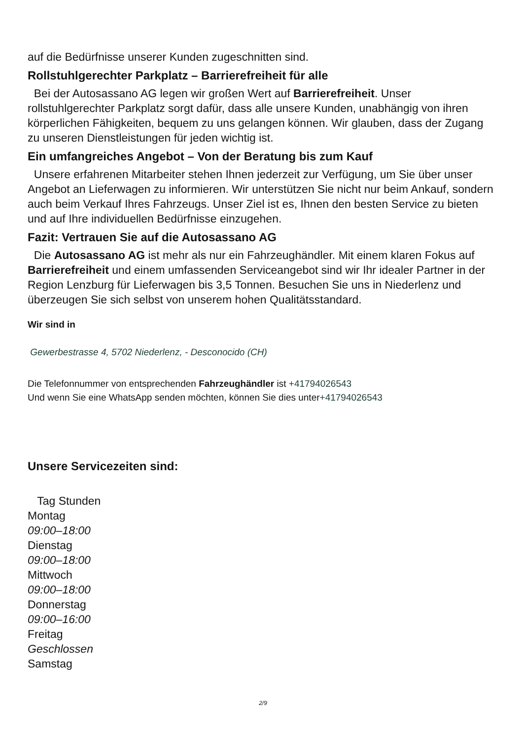auf die Bedürfnisse unserer Kunden zugeschnitten sind.
Rollstuhlgerechter Parkplatz – Barrierefreiheit für alle
Bei der Autosassano AG legen wir großen Wert auf Barrierefreiheit. Unser rollstuhlgerechter Parkplatz sorgt dafür, dass alle unsere Kunden, unabhängig von ihren körperlichen Fähigkeiten, bequem zu uns gelangen können. Wir glauben, dass der Zugang zu unseren Dienstleistungen für jeden wichtig ist.
Ein umfangreiches Angebot – Von der Beratung bis zum Kauf
Unsere erfahrenen Mitarbeiter stehen Ihnen jederzeit zur Verfügung, um Sie über unser Angebot an Lieferwagen zu informieren. Wir unterstützen Sie nicht nur beim Ankauf, sondern auch beim Verkauf Ihres Fahrzeugs. Unser Ziel ist es, Ihnen den besten Service zu bieten und auf Ihre individuellen Bedürfnisse einzugehen.
Fazit: Vertrauen Sie auf die Autosassano AG
Die Autosassano AG ist mehr als nur ein Fahrzeughändler. Mit einem klaren Fokus auf Barrierefreiheit und einem umfassenden Serviceangebot sind wir Ihr idealer Partner in der Region Lenzburg für Lieferwagen bis 3,5 Tonnen. Besuchen Sie uns in Niederlenz und überzeugen Sie sich selbst von unserem hohen Qualitätsstandard.
Wir sind in
Gewerbestrasse 4, 5702 Niederlenz, - Desconocido (CH)
Die Telefonnummer von entsprechenden Fahrzeughändler ist +41794026543
Und wenn Sie eine WhatsApp senden möchten, können Sie dies unter+41794026543
Unsere Servicezeiten sind:
Tag Stunden
Montag
09:00–18:00
Dienstag
09:00–18:00
Mittwoch
09:00–18:00
Donnerstag
09:00–16:00
Freitag
Geschlossen
Samstag
2/9